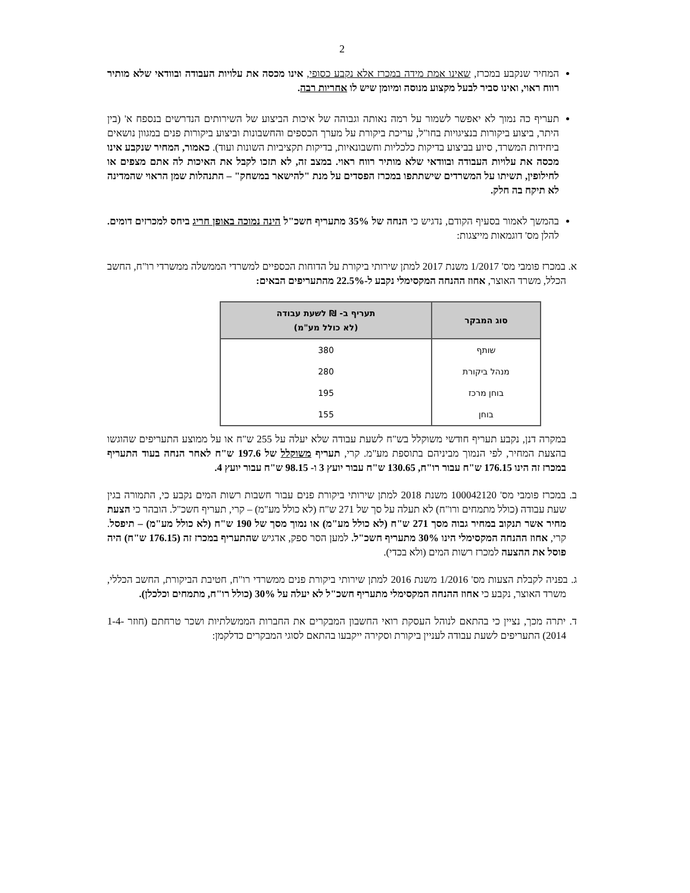2
המחיר שנקבע במכרז, שאינו אמת מידה במכרז אלא נקבע כסופי, אינו מכסה את עלויות העבודה ובוודאי שלא מותיר רווח ראוי, ואינו סביר לבעל מקצוע מנוסה ומיומן שיש לו אחריות רבה.
תעריף כה נמוך לא יאפשר לשמור על רמה נאותה וגבוהה של איכות הביצוע של השירותים הנדרשים בנספח א' (בין היתר, ביצוע ביקורות בנציגויות בחו"ל, עריכת ביקורת על מערך הכספים והחשבונות וביצוע ביקורות פנים במגוון נושאים ביחידות המשרד, סיוע בביצוע בדיקות כלכליות וחשבונאיות, בדיקות תקציביות השונות ועוד). כאמור, המחיר שנקבע אינו מכסה את עלויות העבודה ובוודאי שלא מותיר רווח ראוי. במצב זה, לא תזכו לקבל את האיכות לה אתם מצפים או לחילופין, תשיתו על המשרדים שישתתפו במכרז הפסדים על מנת "להישאר במשחק" – התנהלות שמן הראוי שהמדינה לא תיקח בה חלק.
בהמשך לאמור בסעיף הקודם, נדגיש כי הנחה של 35% מתעריף חשכ"ל הינה נמוכה באופן חריג ביחס למכרזים דומים. להלן מס' דוגמאות מייצגות:
א. במכרז פומבי מס' 1/2017 משנת 2017 למתן שירותי ביקורת על הדוחות הכספיים למשרדי הממשלה ממשרדי רו"ח, החשב הכלל, משרד האוצר, אחוז ההנחה המקסימלי נקבע ל-22.5% מהתעריפים הבאים:
| סוג המבקר | תעריף ב- ₪ לשעת עבודה (לא כולל מע"מ) |
| --- | --- |
| שותף | 380 |
| מנהל ביקורת | 280 |
| בוחן מרכז | 195 |
| בוחן | 155 |
במקרה דנן, נקבע תעריף חודשי משוקלל בש"ח לשעת עבודה שלא יעלה על 255 ש"ח או על ממוצע התעריפים שהוגשו בהצעת המחיר, לפי הנמוך מביניהם בתוספת מע"מ. קרי, תעריף משוקלל של 197.6 ש"ח לאחר הנחה בעוד התעריף במכרז זה הינו 176.15 ש"ח עבור רו"ח, 130.65 ש"ח עבור יועץ 3 ו- 98.15 ש"ח עבור יועץ 4.
ב. במכרז פומבי מס' 100042120 משנת 2018 למתן שירותי ביקורת פנים עבור חשבות רשות המים נקבע כי, התמורה בגין שעת עבודה (כולל מתמחים ורו"ח) לא תעלה על סך של 271 ש"ח (לא כולל מע"מ) – קרי, תעריף חשכ"ל. הובהר כי הצעת מחיר אשר תנקוב במחיר גבוה מסך 271 ש"ח (לא כולל מע"מ) או נמוך מסך של 190 ש"ח (לא כולל מע"מ) – תיפסל. קרי, אחוז ההנחה המקסימלי הינו 30% מתעריף חשכ"ל. למען הסר ספק, אדגיש שהתעריף במכרז זה (176.15 ש"ח) היה פוסל את ההצעה למכרז רשות המים (ולא בכדי).
ג. בפניה לקבלת הצעות מס' 1/2016 משנת 2016 למתן שירותי ביקורת פנים ממשרדי רו"ח, חטיבת הביקורת, החשב הכללי, משרד האוצר, נקבע כי אחוז ההנחה המקסימלי מתעריף חשכ"ל לא יעלה על 30% (כולל רו"ח, מתמחים וכלכלן).
ד. יתרה מכך, נציין כי בהתאם לנוהל העסקת רואי החשבון המבקרים את החברות הממשלתיות ושכר טרחתם (חוזר 1-4-2014) התעריפים לשעת עבודה לעניין ביקורת וסקירה ייקבעו בהתאם לסוגי המבקרים כדלקמן: